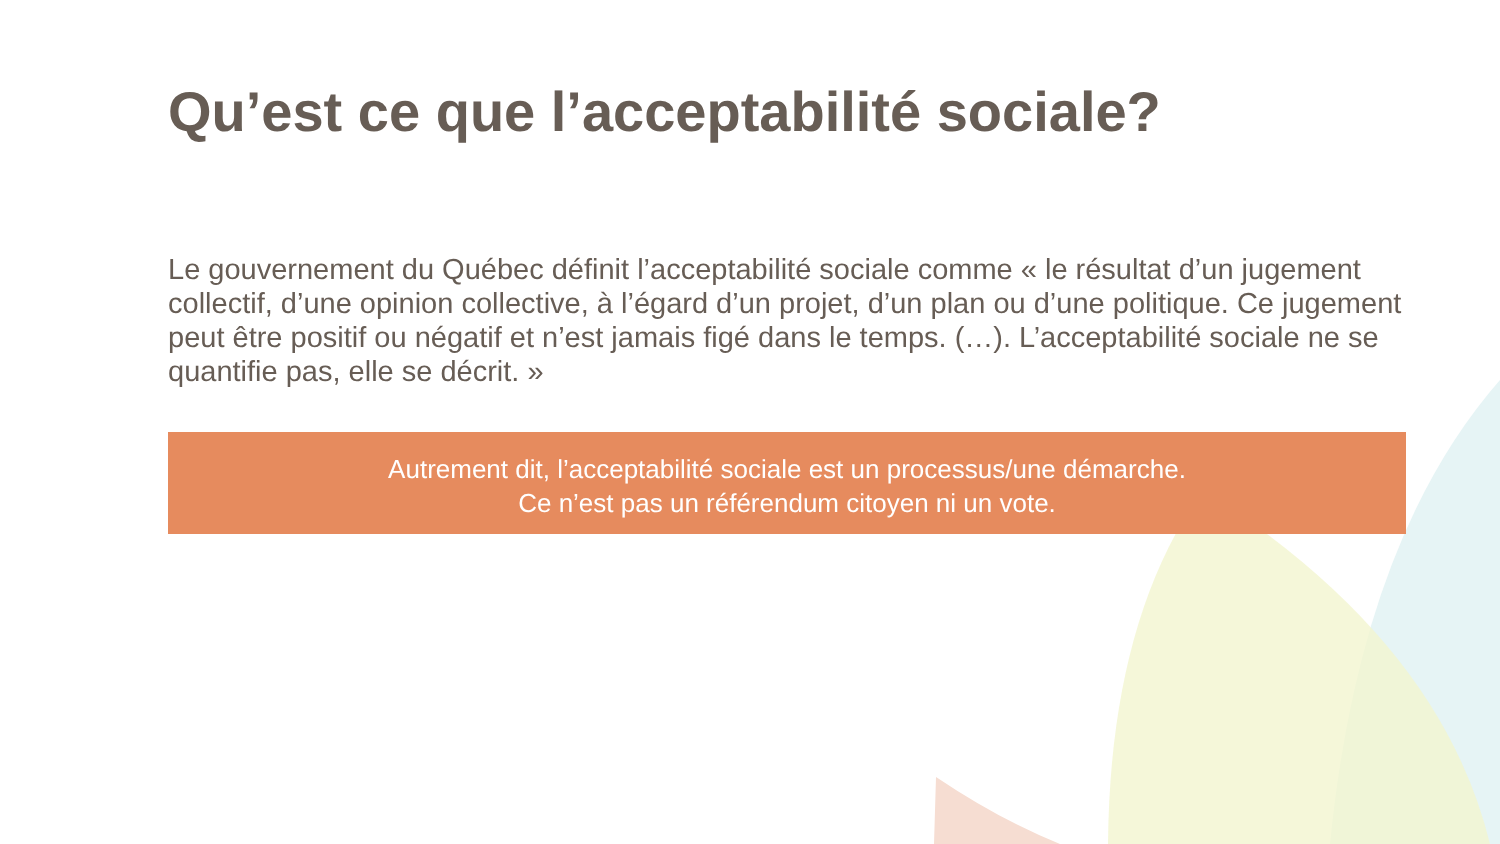Qu’est ce que l’acceptabilité sociale?
Le gouvernement du Québec définit l’acceptabilité sociale comme « le résultat d’un jugement collectif, d’une opinion collective, à l’égard d’un projet, d’un plan ou d’une politique. Ce jugement peut être positif ou négatif et n’est jamais figé dans le temps. (…). L’acceptabilité sociale ne se quantifie pas, elle se décrit. »
Autrement dit, l’acceptabilité sociale est un processus/une démarche.
Ce n’est pas un référendum citoyen ni un vote.